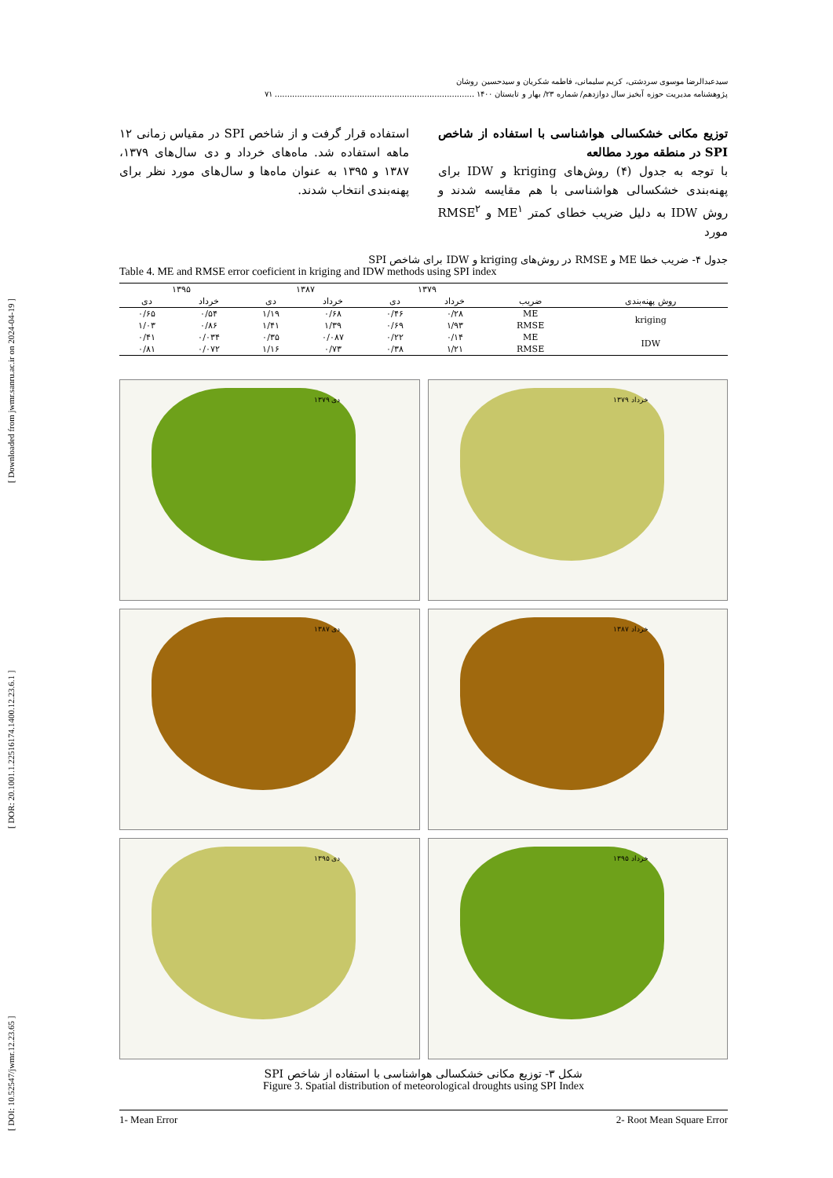[ DOI: 10.52547/jwmr.12.23.65 ] [ DOR: 20.1001.1.22516174.1400.12.23.6.1 ] [ Downloaded from jwmr.sanru.ac.ir on 2024-04-19 ]
سیدعبدالرضا موسوی سردشتی، کریم سلیمانی، فاطمه شکریان و سیدحسین روشان
پژوهشنامه مدیریت حوزه آبخیز سال دوازدهم/ شماره ۲۳/ بهار و تابستان ۱۴۰۰ ................................................................................ ۷۱
توزیع مکانی خشکسالی هواشناسی با استفاده از شاخص SPI در منطقه مورد مطالعه
با توجه به جدول (۴) روش‌های kriging و IDW برای پهنه‌بندی خشکسالی هواشناسی با هم مقایسه شدند و روش IDW به دلیل ضریب خطای کمتر ME<sup>۱</sup> و RMSE<sup>۲</sup> مورد
استفاده قرار گرفت و از شاخص SPI در مقیاس زمانی ۱۲ ماهه استفاده شد. ماه‌های خرداد و دی سال‌های ۱۳۷۹، ۱۳۸۷ و ۱۳۹۵ به عنوان ماه‌ها و سال‌های مورد نظر برای پهنه‌بندی انتخاب شدند.
جدول ۴- ضریب خطا ME و RMSE در روش‌های kriging و IDW برای شاخص SPI
Table 4. ME and RMSE error coeficient in kriging and IDW methods using SPI index
| | | ۱۳۷۹ | | ۱۳۸۷ | | ۱۳۹۵ | |
| --- | --- | --- | --- | --- | --- | --- | --- |
| روش پهنه‌بندی | ضریب | خرداد | دی | خرداد | دی | خرداد | دی |
| kriging | ME | ۰/۲۸ | ۰/۴۶ | ۰/۶۸ | ۱/۱۹ | ۰/۵۴ | ۰/۶۵ |
| | RMSE | ۱/۹۳ | ۰/۶۹ | ۱/۳۹ | ۱/۴۱ | ۰/۸۶ | ۱/۰۳ |
| IDW | ME | ۰/۱۴ | ۰/۲۲ | ۰/۰۸۷ | ۰/۳۵ | ۰/۰۳۴ | ۰/۴۱ |
| | RMSE | ۱/۲۱ | ۰/۳۸ | ۰/۷۳ | ۱/۱۶ | ۰/۰۷۲ | ۰/۸۱ |
خرداد ۱۳۷۹
دی ۱۳۷۹
خرداد ۱۳۸۷
دی ۱۳۸۷
خرداد ۱۳۹۵
دی ۱۳۹۵
شکل ۳- توزیع مکانی خشکسالی هواشناسی با استفاده از شاخص SPI
Figure 3. Spatial distribution of meteorological droughts using SPI Index
1- Mean Error 2- Root Mean Square Error